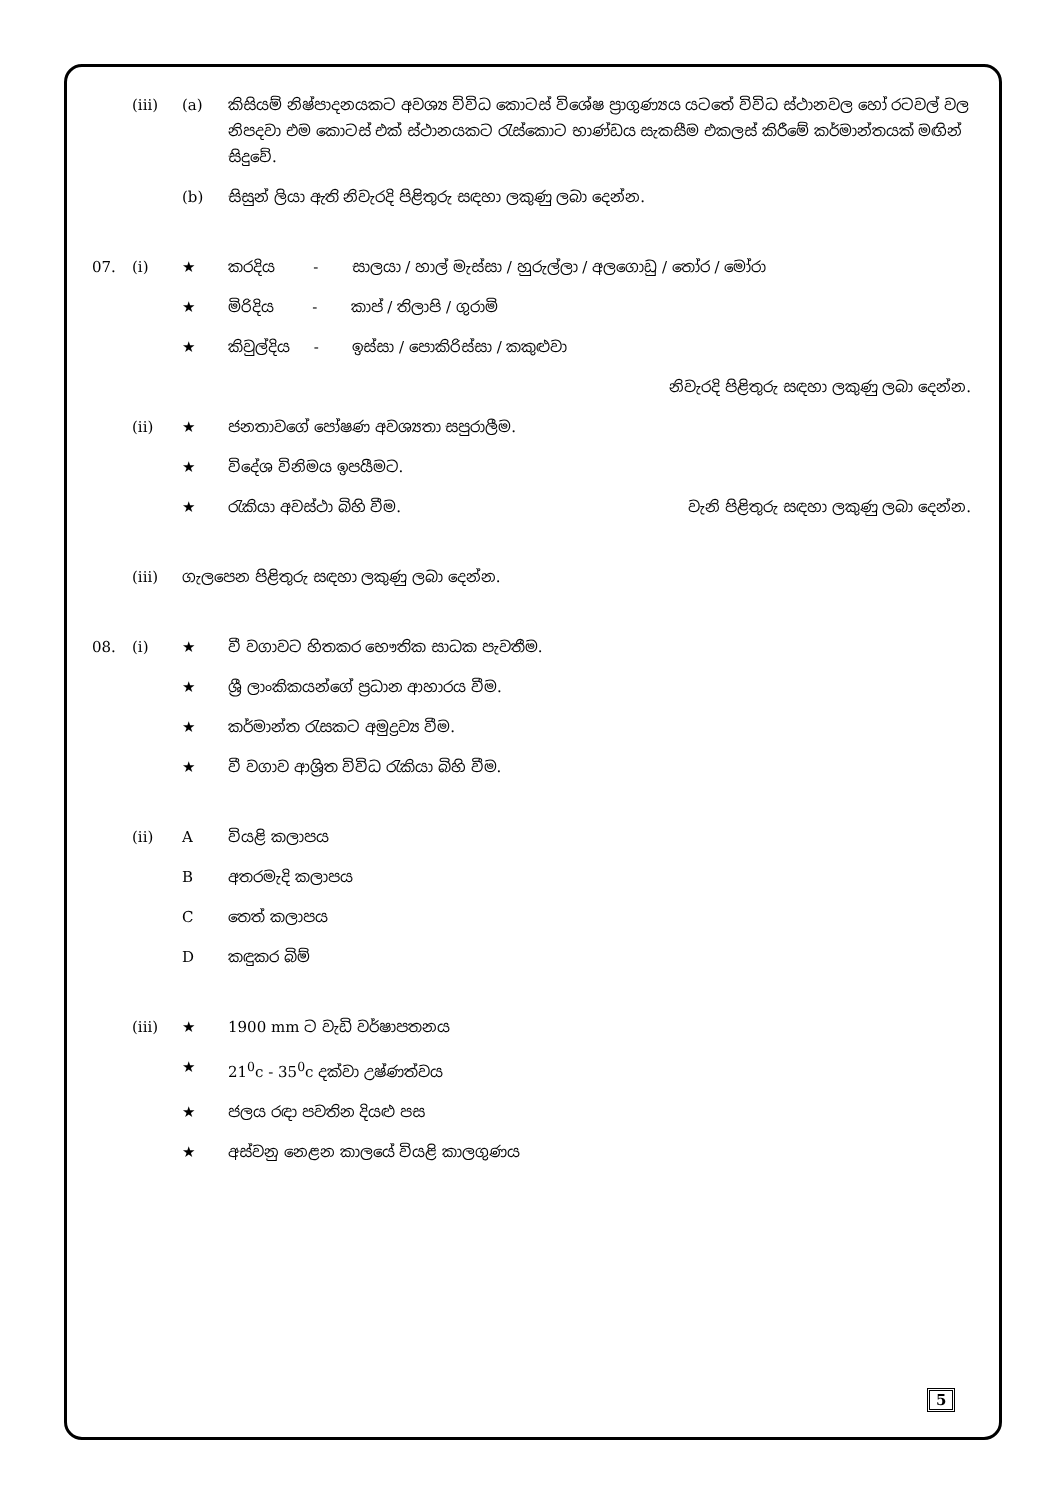(iii) (a) කිසියම් නිෂ්පාදනයකට අවශ්‍ය විවිධ කොටස් විශේෂ ප්‍රාගුණ්‍යය යටතේ විවිධ ස්ථානවල හෝ රටවල් වල නිපදවා එම කොටස් එක් ස්ථානයකට රැස්කොට භාණ්ඩය සැකසීම එකලස් කිරීමේ කර්මාන්තයක් මඟින් සිදුවේ.
(b) සිසුන් ලියා ඇති නිවැරදි පිළිතුරු සඳහා ලකුණු ලබා දෙන්න.
07. (i) ★ කරදිය - සාලයා / හාල් මැස්සා / හුරුල්ලා / අලගොඩු / තෝර / මෝරා
★ මිරිදිය - කාප් / තිලාපි / ගුරාමි
★ කිවුල්දිය - ඉස්සා / පොකිරිස්සා / කකුළුවා
නිවැරදි පිළිතුරු සඳහා ලකුණු ලබා දෙන්න.
(ii) ★ ජනතාවගේ පෝෂණ අවශ්‍යතා සපුරාලීම.
★ විදේශ විනිමය ඉපයීමට.
★ රැකියා අවස්ථා බිහි වීම. වැනි පිළිතුරු සඳහා ලකුණු ලබා දෙන්න.
(iii) ගැලපෙන පිළිතුරු සඳහා ලකුණු ලබා දෙන්න.
08. (i) ★ වී වගාවට හිතකර භෞතික සාධක පැවතීම.
★ ශ්‍රී ලාංකිකයන්ගේ ප්‍රධාන ආහාරය වීම.
★ කර්මාන්ත රැසකට අමුද්‍රව්‍ය වීම.
★ වී වගාව ආශ්‍රිත විවිධ රැකියා බිහි වීම.
(ii) A වියළි කලාපය
Bඅතරමැදි කලාපය
Cතෙත් කලාපය
Dකඳුකර බිම්
(iii) ★ 1900 mm ට වැඩි වර්ෂාපතනය
★ 21<sup>0</sup>c - 35<sup>0</sup>c දක්වා උෂ්ණත්වය
★ ජලය රඳා පවතින දියළු පස
★ අස්වනු නෙළන කාලයේ වියළි කාලගුණය
5